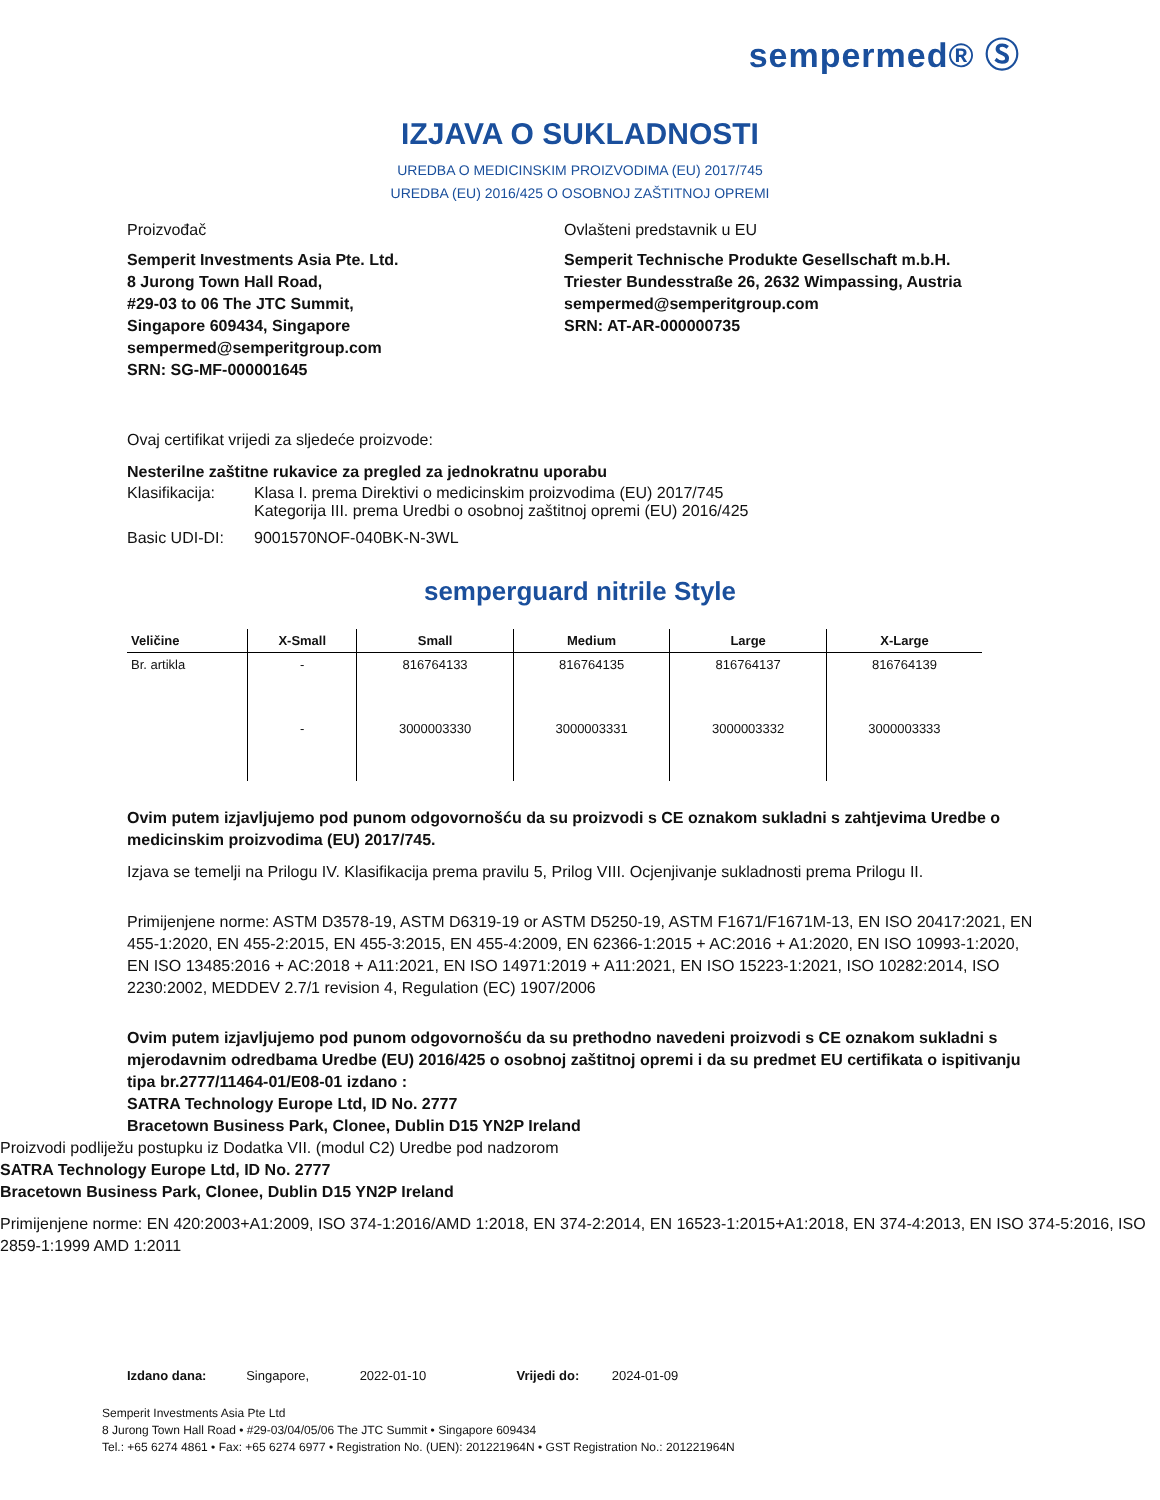sempermed® Ⓢ
IZJAVA O SUKLADNOSTI
UREDBA O MEDICINSKIM PROIZVODIMA (EU) 2017/745
UREDBA (EU) 2016/425 O OSOBNOJ ZAŠTITNOJ OPREMI
Proizvođač
Semperit Investments Asia Pte. Ltd.
8 Jurong Town Hall Road,
#29-03 to 06 The JTC Summit,
Singapore 609434, Singapore
sempermed@semperitgroup.com
SRN: SG-MF-000001645
Ovlašteni predstavnik u EU
Semperit Technische Produkte Gesellschaft m.b.H.
Triester Bundesstraße 26, 2632 Wimpassing, Austria
sempermed@semperitgroup.com
SRN: AT-AR-000000735
Ovaj certifikat vrijedi za sljedeće proizvode:
Nesterilne zaštitne rukavice za pregled za jednokratnu uporabu
| Klasifikacija: | Klasa I. prema Direktivi o medicinskim proizvodima (EU) 2017/745 Kategorija III. prema Uredbi o osobnoj zaštitnoj opremi (EU) 2016/425 |
| Basic UDI-DI: | 9001570NOF-040BK-N-3WL |
semperguard nitrile Style
| Veličine | X-Small | Small | Medium | Large | X-Large |
| --- | --- | --- | --- | --- | --- |
| Br. artikla | - | 816764133 | 816764135 | 816764137 | 816764139 |
| | - | 3000003330 | 3000003331 | 3000003332 | 3000003333 |
Ovim putem izjavljujemo pod punom odgovornošću da su proizvodi s CE oznakom sukladni s zahtjevima Uredbe o medicinskim proizvodima (EU) 2017/745.
Izjava se temelji na Prilogu IV. Klasifikacija prema pravilu 5, Prilog VIII. Ocjenjivanje sukladnosti prema Prilogu II.
Primijenjene norme: ASTM D3578-19, ASTM D6319-19 or ASTM D5250-19, ASTM F1671/F1671M-13, EN ISO 20417:2021, EN 455-1:2020, EN 455-2:2015, EN 455-3:2015, EN 455-4:2009, EN 62366-1:2015 + AC:2016 + A1:2020, EN ISO 10993-1:2020, EN ISO 13485:2016 + AC:2018 + A11:2021, EN ISO 14971:2019 + A11:2021, EN ISO 15223-1:2021, ISO 10282:2014, ISO 2230:2002, MEDDEV 2.7/1 revision 4, Regulation (EC) 1907/2006
Ovim putem izjavljujemo pod punom odgovornošću da su prethodno navedeni proizvodi s CE oznakom sukladni s mjerodavnim odredbama Uredbe (EU) 2016/425 o osobnoj zaštitnoj opremi i da su predmet EU certifikata o ispitivanju tipa br.2777/11464-01/E08-01 izdano :
SATRA Technology Europe Ltd, ID No. 2777
Bracetown Business Park, Clonee, Dublin D15 YN2P Ireland
Proizvodi podliježu postupku iz Dodatka VII. (modul C2) Uredbe pod nadzorom
SATRA Technology Europe Ltd, ID No. 2777
Bracetown Business Park, Clonee, Dublin D15 YN2P Ireland
Primijenjene norme: EN 420:2003+A1:2009, ISO 374-1:2016/AMD 1:2018, EN 374-2:2014, EN 16523-1:2015+A1:2018, EN 374-4:2013, EN ISO 374-5:2016, ISO 2859-1:1999 AMD 1:2011
Izdano dana: Singapore, 2022-01-10 Vrijedi do: 2024-01-09
Semperit Investments Asia Pte Ltd
8 Jurong Town Hall Road • #29-03/04/05/06 The JTC Summit • Singapore 609434
Tel.: +65 6274 4861 • Fax: +65 6274 6977 • Registration No. (UEN): 201221964N • GST Registration No.: 201221964N